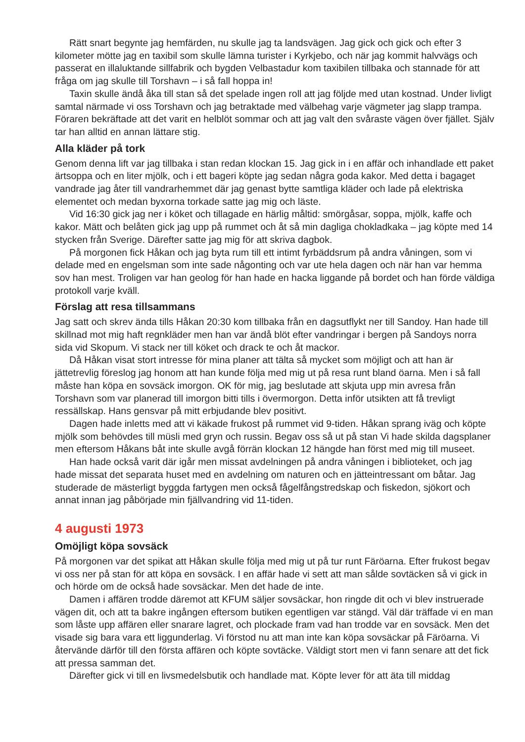Rätt snart begynte jag hemfärden, nu skulle jag ta landsvägen. Jag gick och gick och efter 3 kilometer mötte jag en taxibil som skulle lämna turister i Kyrkjebo, och när jag kommit halvvägs och passerat en illaluktande sillfabrik och bygden Velbastadur kom taxibilen tillbaka och stannade för att fråga om jag skulle till Torshavn – i så fall hoppa in!
Taxin skulle ändå åka till stan så det spelade ingen roll att jag följde med utan kostnad. Under livligt samtal närmade vi oss Torshavn och jag betraktade med välbehag varje vägmeter jag slapp trampa. Föraren bekräftade att det varit en helblöt sommar och att jag valt den svåraste vägen över fjället. Själv tar han alltid en annan lättare stig.
Alla kläder på tork
Genom denna lift var jag tillbaka i stan redan klockan 15. Jag gick in i en affär och inhandlade ett paket ärtsoppa och en liter mjölk, och i ett bageri köpte jag sedan några goda kakor. Med detta i bagaget vandrade jag åter till vandrarhemmet där jag genast bytte samtliga kläder och lade på elektriska elementet och medan byxorna torkade satte jag mig och läste.
Vid 16:30 gick jag ner i köket och tillagade en härlig måltid: smörgåsar, soppa, mjölk, kaffe och kakor. Mätt och belåten gick jag upp på rummet och åt så min dagliga chokladkaka – jag köpte med 14 stycken från Sverige. Därefter satte jag mig för att skriva dagbok.
På morgonen fick Håkan och jag byta rum till ett intimt fyrbäddsrum på andra våningen, som vi delade med en engelsman som inte sade någonting och var ute hela dagen och när han var hemma sov han mest. Troligen var han geolog för han hade en hacka liggande på bordet och han förde väldiga protokoll varje kväll.
Förslag att resa tillsammans
Jag satt och skrev ända tills Håkan 20:30 kom tillbaka från en dagsutflykt ner till Sandoy. Han hade till skillnad mot mig haft regnkläder men han var ändå blöt efter vandringar i bergen på Sandoys norra sida vid Skopum. Vi stack ner till köket och drack te och åt mackor.
Då Håkan visat stort intresse för mina planer att tälta så mycket som möjligt och att han är jättetrevlig föreslog jag honom att han kunde följa med mig ut på resa runt bland öarna. Men i så fall måste han köpa en sovsäck imorgon. OK för mig, jag beslutade att skjuta upp min avresa från Torshavn som var planerad till imorgon bitti tills i övermorgon. Detta inför utsikten att få trevligt ressällskap. Hans gensvar på mitt erbjudande blev positivt.
Dagen hade inletts med att vi käkade frukost på rummet vid 9-tiden. Håkan sprang iväg och köpte mjölk som behövdes till müsli med gryn och russin. Begav oss så ut på stan Vi hade skilda dagsplaner men eftersom Håkans båt inte skulle avgå förrän klockan 12 hängde han först med mig till museet.
Han hade också varit där igår men missat avdelningen på andra våningen i biblioteket, och jag hade missat det separata huset med en avdelning om naturen och en jätteintressant om båtar. Jag studerade de mästerligt byggda fartygen men också fågelfångstredskap och fiskedon, sjökort och annat innan jag påbörjade min fjällvandring vid 11-tiden.
4 augusti 1973
Omöjligt köpa sovsäck
På morgonen var det spikat att Håkan skulle följa med mig ut på tur runt Färöarna. Efter frukost begav vi oss ner på stan för att köpa en sovsäck. I en affär hade vi sett att man sålde sovtäcken så vi gick in och hörde om de också hade sovsäckar. Men det hade de inte.
Damen i affären trodde däremot att KFUM säljer sovsäckar, hon ringde dit och vi blev instruerade vägen dit, och att ta bakre ingången eftersom butiken egentligen var stängd. Väl där träffade vi en man som låste upp affären eller snarare lagret, och plockade fram vad han trodde var en sovsäck. Men det visade sig bara vara ett liggunderlag. Vi förstod nu att man inte kan köpa sovsäckar på Färöarna. Vi återvände därför till den första affären och köpte sovtäcke. Väldigt stort men vi fann senare att det fick att pressa samman det.
Därefter gick vi till en livsmedelsbutik och handlade mat. Köpte lever för att äta till middag